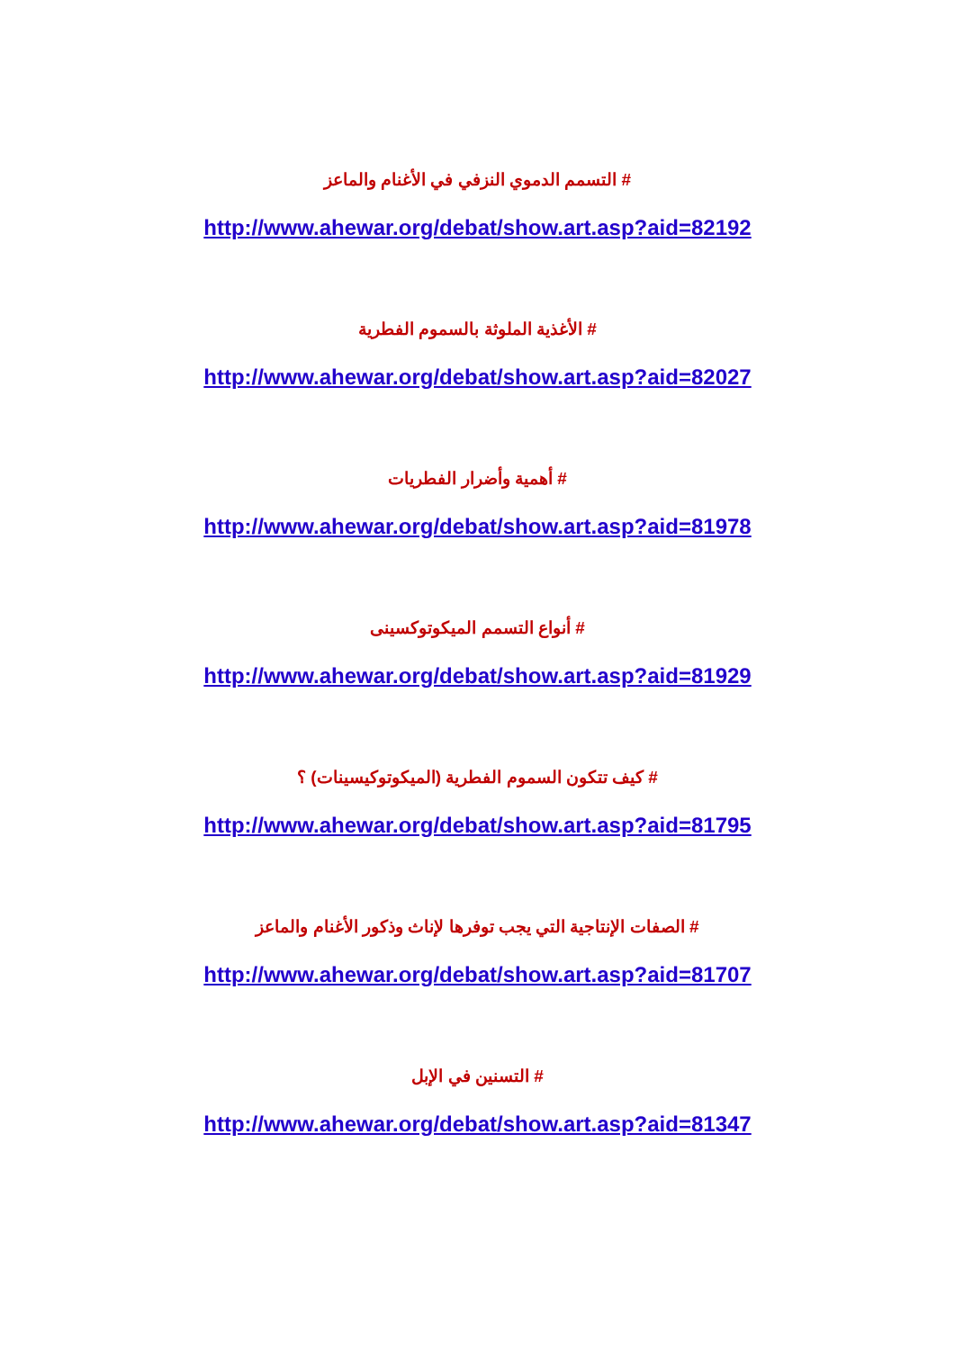# التسمم الدموي النزفي في الأغنام والماعز
http://www.ahewar.org/debat/show.art.asp?aid=82192
# الأغذية الملوثة بالسموم الفطرية
http://www.ahewar.org/debat/show.art.asp?aid=82027
# أهمية وأضرار الفطريات
http://www.ahewar.org/debat/show.art.asp?aid=81978
# أنواع التسمم الميكوتوكسينى
http://www.ahewar.org/debat/show.art.asp?aid=81929
# كيف تتكون السموم الفطرية (الميكوتوكيسينات) ؟
http://www.ahewar.org/debat/show.art.asp?aid=81795
# الصفات الإنتاجية التي يجب توفرها لإناث وذكور الأغنام والماعز
http://www.ahewar.org/debat/show.art.asp?aid=81707
# التسنين في الإبل
http://www.ahewar.org/debat/show.art.asp?aid=81347